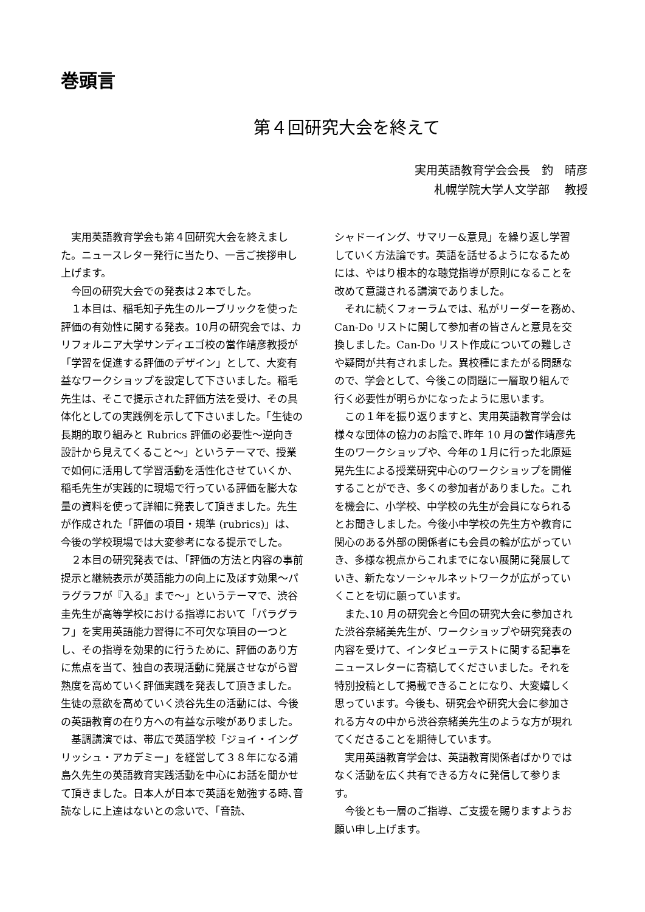巻頭言
第４回研究大会を終えて
実用英語教育学会会長　釣　晴彦
札幌学院大学人文学部　 教授
実用英語教育学会も第４回研究大会を終えました。ニュースレター発行に当たり、一言ご挨拶申し上げます。
今回の研究大会での発表は２本でした。
１本目は、稲毛知子先生のルーブリックを使った評価の有効性に関する発表。10月の研究会では、カリフォルニア大学サンディエゴ校の當作靖彦教授が「学習を促進する評価のデザイン」として、大変有益なワークショップを設定して下さいました。稲毛先生は、そこで提示された評価方法を受け、その具体化としての実践例を示して下さいました。「生徒の長期的取り組みと Rubrics 評価の必要性〜逆向き設計から見えてくること〜」というテーマで、授業で如何に活用して学習活動を活性化させていくか、稲毛先生が実践的に現場で行っている評価を膨大な量の資料を使って詳細に発表して頂きました。先生が作成された「評価の項目・規準 (rubrics)」は、今後の学校現場では大変参考になる提示でした。
２本目の研究発表では､「評価の方法と内容の事前提示と継続表示が英語能力の向上に及ぼす効果〜パラグラフが『入る』まで〜」というテーマで、渋谷圭先生が高等学校における指導において「パラグラフ」を実用英語能力習得に不可欠な項目の一つとし、その指導を効果的に行うために、評価のあり方に焦点を当て、独自の表現活動に発展させながら習熟度を高めていく評価実践を発表して頂きました。生徒の意欲を高めていく渋谷先生の活動には、今後の英語教育の在り方への有益な示唆がありました。
基調講演では、帯広で英語学校「ジョイ・イングリッシュ・アカデミー」を経営して３８年になる浦島久先生の英語教育実践活動を中心にお話を聞かせて頂きました。日本人が日本で英語を勉強する時､音読なしに上達はないとの念いで､「音読、
シャドーイング、サマリー&意見」を繰り返し学習していく方法論です。英語を話せるようになるためには、やはり根本的な聴覚指導が原則になることを改めて意識される講演でありました。
それに続くフォーラムでは、私がリーダーを務め､Can-Do リストに関して参加者の皆さんと意見を交換しました。Can-Do リスト作成についての難しさや疑問が共有されました。異校種にまたがる問題なので、学会として、今後この問題に一層取り組んで行く必要性が明らかになったように思います。
この１年を振り返りますと、実用英語教育学会は様々な団体の協力のお陰で､昨年 10 月の當作靖彦先生のワークショップや、今年の１月に行った北原延晃先生による授業研究中心のワークショップを開催することができ、多くの参加者がありました。これを機会に、小学校、中学校の先生が会員になられるとお聞きしました。今後小中学校の先生方や教育に関心のある外部の関係者にも会員の輪が広がっていき、多様な視点からこれまでにない展開に発展していき、新たなソーシャルネットワークが広がっていくことを切に願っています。
また､10 月の研究会と今回の研究大会に参加された渋谷奈緒美先生が、ワークショップや研究発表の内容を受けて、インタビューテストに関する記事をニュースレターに寄稿してくださいました。それを特別投稿として掲載できることになり、大変嬉しく思っています。今後も、研究会や研究大会に参加される方々の中から渋谷奈緒美先生のような方が現れてくださることを期待しています。
実用英語教育学会は、英語教育関係者ばかりではなく活動を広く共有できる方々に発信して参ります。
今後とも一層のご指導、ご支援を賜りますようお願い申し上げます。